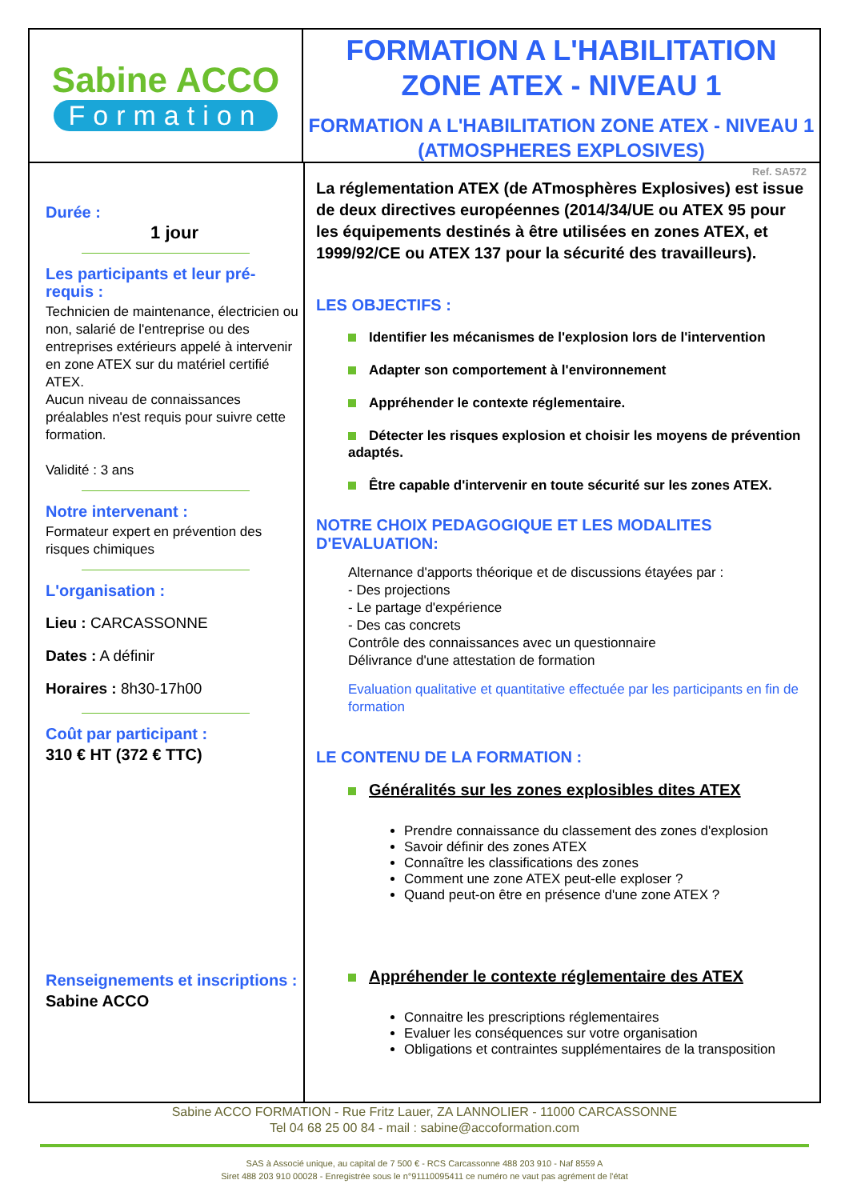Sabine ACCO
Formation
FORMATION A L'HABILITATION ZONE ATEX - NIVEAU 1
FORMATION A L'HABILITATION ZONE ATEX - NIVEAU 1 (ATMOSPHERES EXPLOSIVES)
Durée :
1 jour
Les participants et leur pré-requis :
Technicien de maintenance, électricien ou non, salarié de l'entreprise ou des entreprises extérieurs appelé à intervenir en zone ATEX sur du matériel certifié ATEX.
Aucun niveau de connaissances préalables n'est requis pour suivre cette formation.
Validité : 3 ans
Notre intervenant :
Formateur expert en prévention des risques chimiques
L'organisation :
Lieu : CARCASSONNE
Dates : A définir
Horaires : 8h30-17h00
Coût par participant :
310 € HT (372 € TTC)
Renseignements et inscriptions :
Sabine ACCO
Ref. SA572
La réglementation ATEX (de ATmosphères Explosives) est issue de deux directives européennes (2014/34/UE ou ATEX 95 pour les équipements destinés à être utilisées en zones ATEX, et 1999/92/CE ou ATEX 137 pour la sécurité des travailleurs).
LES OBJECTIFS :
Identifier les mécanismes de l'explosion lors de l'intervention
Adapter son comportement à l'environnement
Appréhender le contexte réglementaire.
Détecter les risques explosion et choisir les moyens de prévention adaptés.
Être capable d'intervenir en toute sécurité sur les zones ATEX.
NOTRE CHOIX PEDAGOGIQUE ET LES MODALITES D'EVALUATION:
Alternance d'apports théorique et de discussions étayées par :
- Des projections
- Le partage d'expérience
- Des cas concrets
Contrôle des connaissances avec un questionnaire
Délivrance d'une attestation de formation
Evaluation qualitative et quantitative effectuée par les participants en fin de formation
LE CONTENU DE LA FORMATION :
Généralités sur les zones explosibles dites ATEX
Prendre connaissance du classement des zones d'explosion
Savoir définir des zones ATEX
Connaître les classifications des zones
Comment une zone ATEX peut-elle exploser ?
Quand peut-on être en présence d'une zone ATEX ?
Appréhender le contexte réglementaire des ATEX
Connaitre les prescriptions réglementaires
Evaluer les conséquences sur votre organisation
Obligations et contraintes supplémentaires de la transposition
Sabine ACCO FORMATION - Rue Fritz Lauer, ZA LANNOLIER - 11000 CARCASSONNE
Tel 04 68 25 00 84 - mail : sabine@accoformation.com
SAS à Associé unique, au capital de 7 500 € - RCS Carcassonne 488 203 910 - Naf 8559 A
Siret 488 203 910 00028 - Enregistrée sous le n°91110095411 ce numéro ne vaut pas agrément de l'état